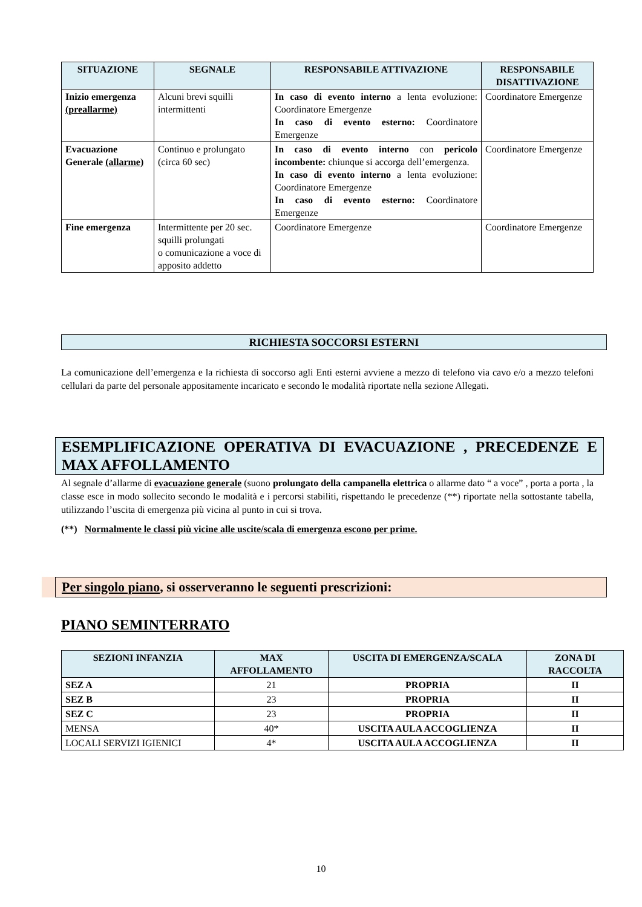| SITUAZIONE | SEGNALE | RESPONSABILE ATTIVAZIONE | RESPONSABILE DISATTIVAZIONE |
| --- | --- | --- | --- |
| Inizio emergenza (preallarme) | Alcuni brevi squilli intermittenti | In caso di evento interno a lenta evoluzione: Coordinatore Emergenze In caso di evento esterno: Coordinatore Emergenze | Coordinatore Emergenze |
| Evacuazione Generale (allarme) | Continuo e prolungato (circa 60 sec) | In caso di evento interno con pericolo incombente: chiunque si accorga dell’emergenza. In caso di evento interno a lenta evoluzione: Coordinatore Emergenze In caso di evento esterno: Coordinatore Emergenze | Coordinatore Emergenze |
| Fine emergenza | Intermittente per 20 sec. squilli prolungati o comunicazione a voce di apposito addetto | Coordinatore Emergenze | Coordinatore Emergenze |
RICHIESTA SOCCORSI ESTERNI
La comunicazione dell’emergenza e la richiesta di soccorso agli Enti esterni avviene a mezzo di telefono via cavo e/o a mezzo telefoni cellulari da parte del personale appositamente incaricato e secondo le modalità riportate nella sezione Allegati.
ESEMPLIFICAZIONE OPERATIVA DI EVACUAZIONE , PRECEDENZE E MAX AFFOLLAMENTO
Al segnale d’allarme di evacuazione generale (suono prolungato della campanella elettrica o allarme dato “ a voce” , porta a porta , la classe esce in modo sollecito secondo le modalità e i percorsi stabiliti, rispettando le precedenze (**) riportate nella sottostante tabella, utilizzando l’uscita di emergenza più vicina al punto in cui si trova.
(**) Normalmente le classi più vicine alle uscite/scala di emergenza escono per prime.
Per singolo piano, si osserveranno le seguenti prescrizioni:
PIANO SEMINTERRATO
| SEZIONI INFANZIA | MAX AFFOLLAMENTO | USCITA DI EMERGENZA/SCALA | ZONA DI RACCOLTA |
| --- | --- | --- | --- |
| SEZ A | 21 | PROPRIA | II |
| SEZ B | 23 | PROPRIA | II |
| SEZ C | 23 | PROPRIA | II |
| MENSA | 40* | USCITA AULA ACCOGLIENZA | II |
| LOCALI SERVIZI IGIENICI | 4* | USCITA AULA ACCOGLIENZA | II |
10